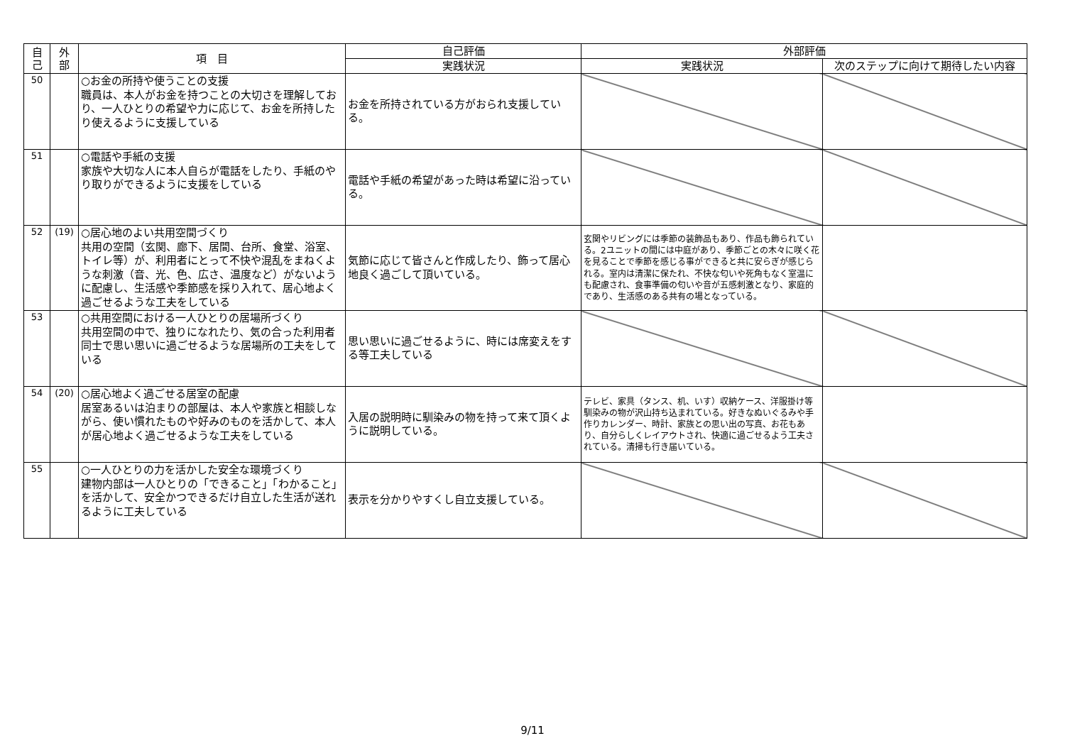| 自 己 | 外 部 | 項 目 | 自己評価 | 外部評価 | |
| --- | --- | --- | --- | --- | --- |
| | | | 実践状況 | 実践状況 | 次のステップに向けて期待したい内容 |
| 50 | | ○お金の所持や使うことの支援 職員は、本人がお金を持つことの大切さを理解しており、一人ひとりの希望や力に応じて、お金を所持したり使えるように支援している | お金を所持されている方がおられ支援している。 | | |
| 51 | | ○電話や手紙の支援 家族や大切な人に本人自らが電話をしたり、手紙のやり取りができるように支援をしている | 電話や手紙の希望があった時は希望に沿っている。 | | |
| 52 | (19) | ○居心地のよい共用空間づくり 共用の空間（玄関、廊下、居間、台所、食堂、浴室、トイレ等）が、利用者にとって不快や混乱をまねくような刺激（音、光、色、広さ、温度など）がないように配慮し、生活感や季節感を採り入れて、居心地よく過ごせるような工夫をしている | 気節に応じて皆さんと作成したり、飾って居心地良く過ごして頂いている。 | 玄関やリビングには季節の装飾品もあり、作品も飾られている。2ユニットの間には中庭があり、季節ごとの木々に咲く花を見ることで季節を感じる事ができると共に安らぎが感じられる。室内は清潔に保たれ、不快な匂いや死角もなく室温にも配慮され、食事準備の匂いや音が五感刺激となり、家庭的であり、生活感のある共有の場となっている。 | |
| 53 | | ○共用空間における一人ひとりの居場所づくり 共用空間の中で、独りになれたり、気の合った利用者同士で思い思いに過ごせるような居場所の工夫をしている | 思い思いに過ごせるように、時には席変えをする等工夫している | | |
| 54 | (20) | ○居心地よく過ごせる居室の配慮 居室あるいは泊まりの部屋は、本人や家族と相談しながら、使い慣れたものや好みのものを活かして、本人が居心地よく過ごせるような工夫をしている | 入居の説明時に馴染みの物を持って来て頂くように説明している。 | テレビ、家具（タンス、机、いす）収納ケース、洋服掛け等馴染みの物が沢山持ち込まれている。好きなぬいぐるみや手作りカレンダー、時計、家族との思い出の写真、お花もあり、自分らしくレイアウトされ、快適に過ごせるよう工夫されている。清掃も行き届いている。 | |
| 55 | | ○一人ひとりの力を活かした安全な環境づくり 建物内部は一人ひとりの「できること」「わかること」を活かして、安全かつできるだけ自立した生活が送れるように工夫している | 表示を分かりやすくし自立支援している。 | | |
9/11